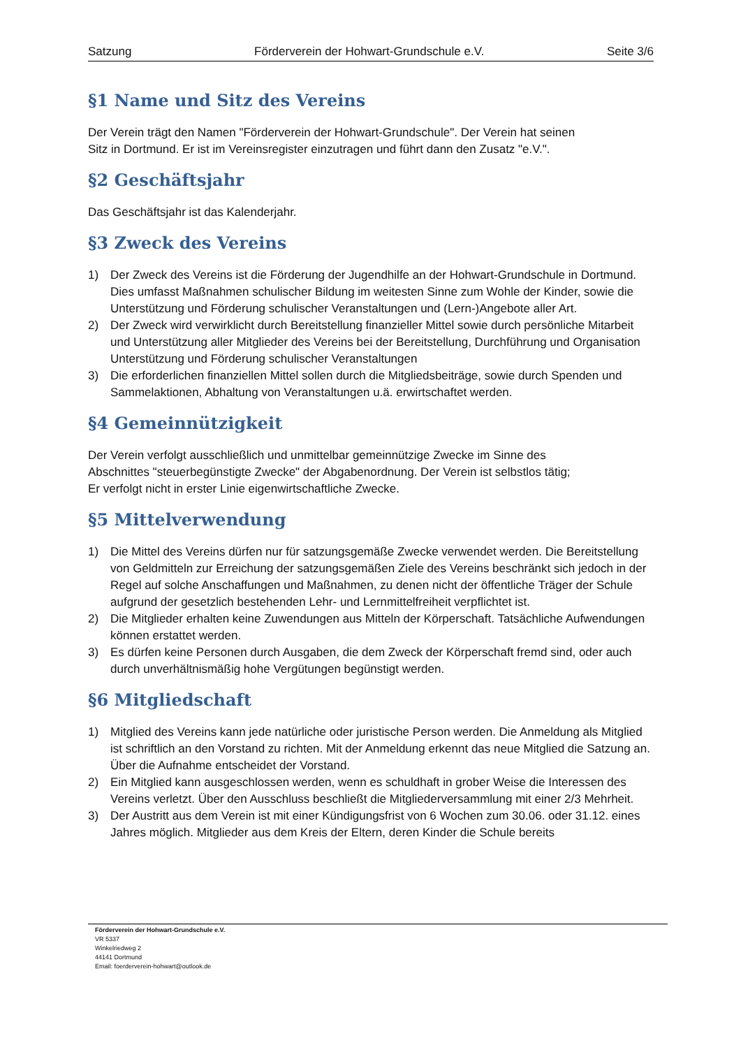Satzung Förderverein der Hohwart-Grundschule e.V. Seite 3/6
§1 Name und Sitz des Vereins
Der Verein trägt den Namen "Förderverein der Hohwart-Grundschule". Der Verein hat seinen
Sitz in Dortmund. Er ist im Vereinsregister einzutragen und führt dann den Zusatz "e.V.".
§2 Geschäftsjahr
Das Geschäftsjahr ist das Kalenderjahr.
§3 Zweck des Vereins
1) Der Zweck des Vereins ist die Förderung der Jugendhilfe an der Hohwart-Grundschule in Dortmund. Dies umfasst Maßnahmen schulischer Bildung im weitesten Sinne zum Wohle der Kinder, sowie die Unterstützung und Förderung schulischer Veranstaltungen und (Lern-)Angebote aller Art.
2) Der Zweck wird verwirklicht durch Bereitstellung finanzieller Mittel sowie durch persönliche Mitarbeit und Unterstützung aller Mitglieder des Vereins bei der Bereitstellung, Durchführung und Organisation Unterstützung und Förderung schulischer Veranstaltungen
3) Die erforderlichen finanziellen Mittel sollen durch die Mitgliedsbeiträge, sowie durch Spenden und Sammelaktionen, Abhaltung von Veranstaltungen u.ä. erwirtschaftet werden.
§4 Gemeinnützigkeit
Der Verein verfolgt ausschließlich und unmittelbar gemeinnützige Zwecke im Sinne des
Abschnittes "steuerbegünstigte Zwecke" der Abgabenordnung. Der Verein ist selbstlos tätig;
Er verfolgt nicht in erster Linie eigenwirtschaftliche Zwecke.
§5 Mittelverwendung
1) Die Mittel des Vereins dürfen nur für satzungsgemäße Zwecke verwendet werden. Die Bereitstellung von Geldmitteln zur Erreichung der satzungsgemäßen Ziele des Vereins beschränkt sich jedoch in der Regel auf solche Anschaffungen und Maßnahmen, zu denen nicht der öffentliche Träger der Schule aufgrund der gesetzlich bestehenden Lehr- und Lernmittelfreiheit verpflichtet ist.
2) Die Mitglieder erhalten keine Zuwendungen aus Mitteln der Körperschaft. Tatsächliche Aufwendungen können erstattet werden.
3) Es dürfen keine Personen durch Ausgaben, die dem Zweck der Körperschaft fremd sind, oder auch durch unverhältnismäßig hohe Vergütungen begünstigt werden.
§6 Mitgliedschaft
1) Mitglied des Vereins kann jede natürliche oder juristische Person werden. Die Anmeldung als Mitglied ist schriftlich an den Vorstand zu richten. Mit der Anmeldung erkennt das neue Mitglied die Satzung an. Über die Aufnahme entscheidet der Vorstand.
2) Ein Mitglied kann ausgeschlossen werden, wenn es schuldhaft in grober Weise die Interessen des Vereins verletzt. Über den Ausschluss beschließt die Mitgliederversammlung mit einer 2/3 Mehrheit.
3) Der Austritt aus dem Verein ist mit einer Kündigungsfrist von 6 Wochen zum 30.06. oder 31.12. eines Jahres möglich. Mitglieder aus dem Kreis der Eltern, deren Kinder die Schule bereits
Förderverein der Hohwart-Grundschule e.V.
VR 5337
Winkelriedweg 2
44141 Dortmund
Email: foerderverein-hohwart@outlook.de